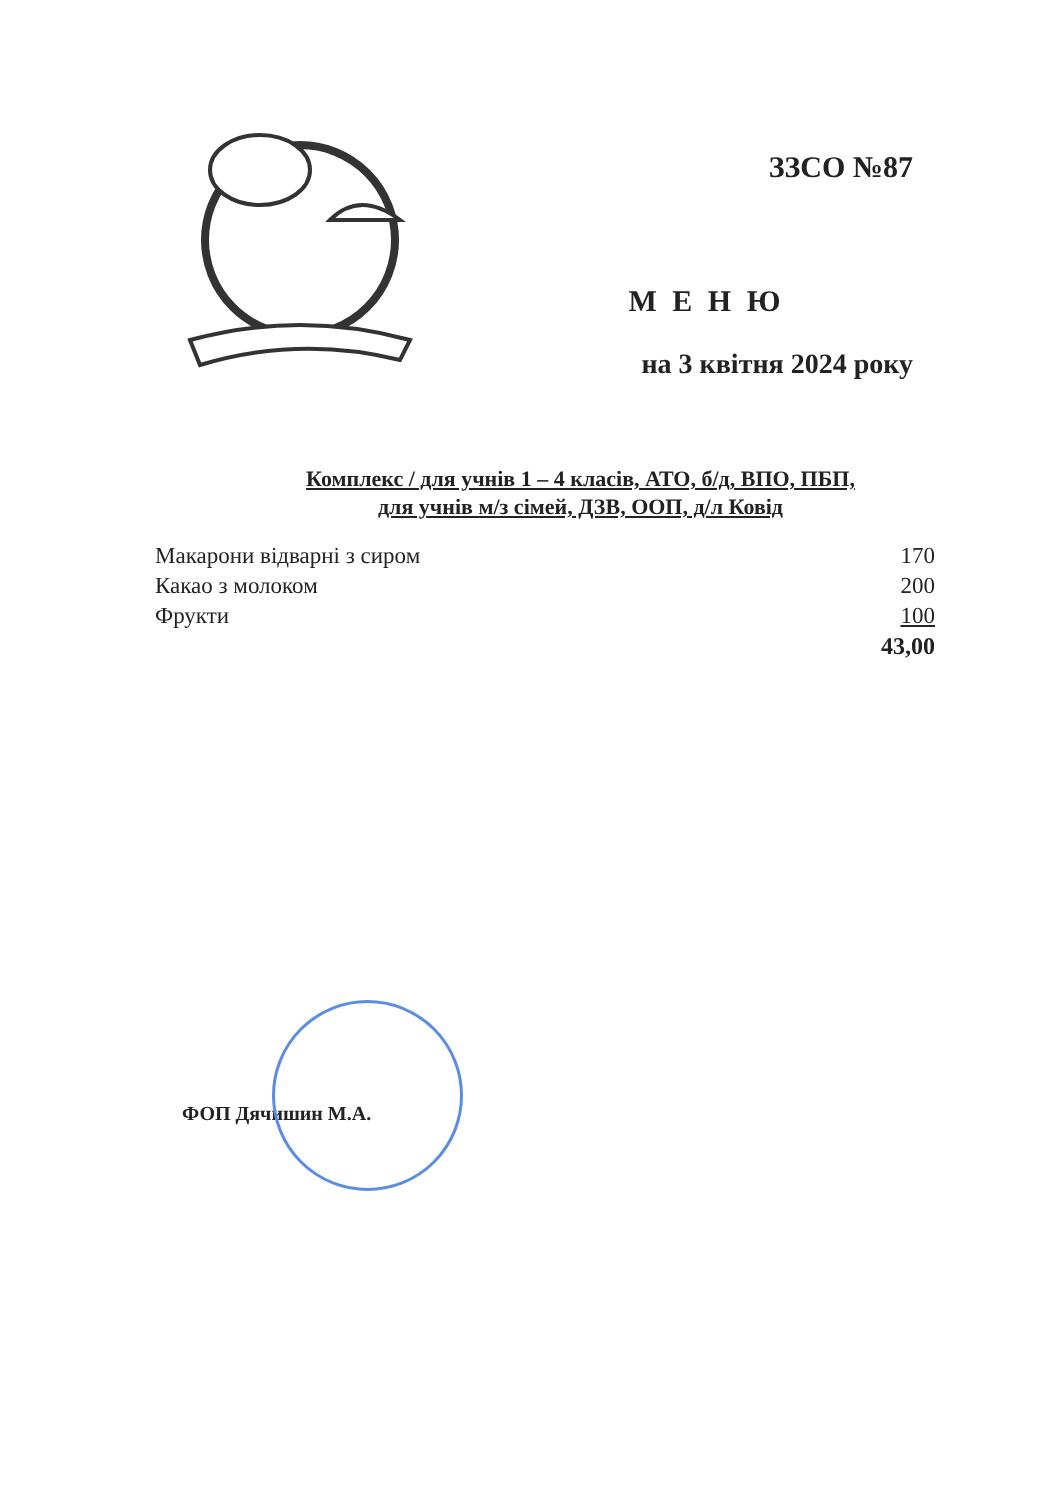ЗЗСО №87
М Е Н Ю
на 3 квітня 2024 року
Комплекс / для учнів 1 – 4 класів, АТО, б/д, ВПО, ПБП,
для учнів м/з сімей, ДЗВ, ООП, д/л Ковід
| Макарони відварні з сиром | 170 |
| Какао з молоком | 200 |
| Фрукти | 100 |
| | 43,00 |
ФОП Дячишин М.А.